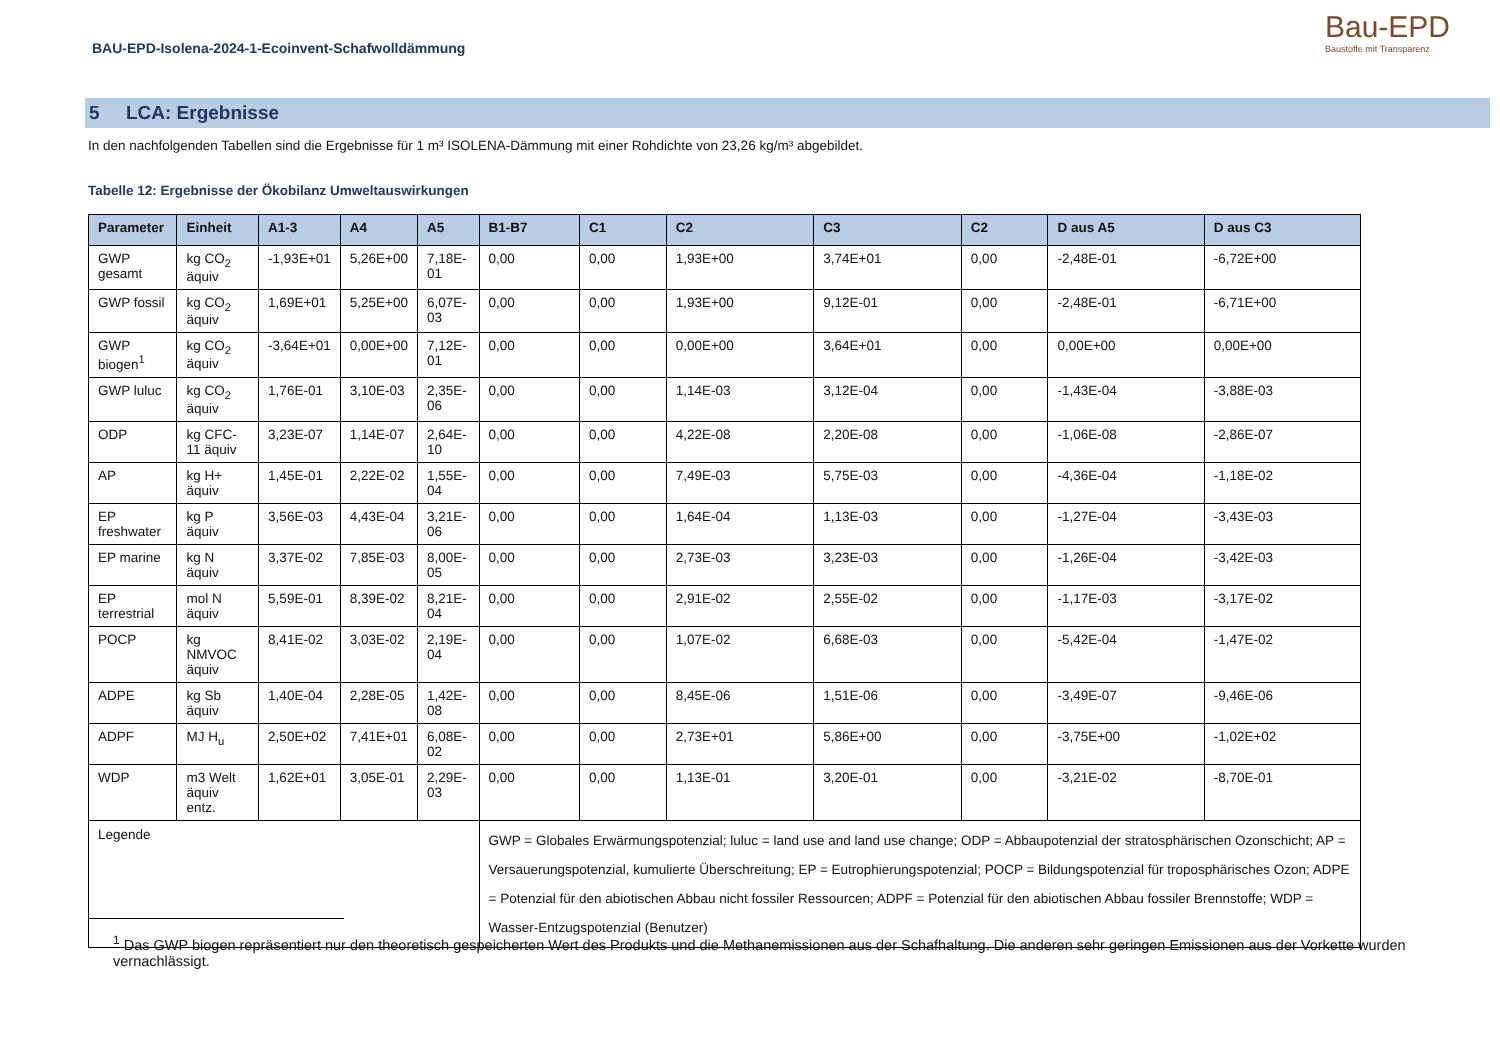BAU-EPD-Isolena-2024-1-Ecoinvent-Schafwolldämmung
Bau-EPD
Baustoffe mit Transparenz
5 LCA: Ergebnisse
In den nachfolgenden Tabellen sind die Ergebnisse für 1 m³ ISOLENA-Dämmung mit einer Rohdichte von 23,26 kg/m³ abgebildet.
Tabelle 12: Ergebnisse der Ökobilanz Umweltauswirkungen
| Parameter | Einheit | A1-3 | A4 | A5 | B1-B7 | C1 | C2 | C3 | C2 | D aus A5 | D aus C3 |
| --- | --- | --- | --- | --- | --- | --- | --- | --- | --- | --- | --- |
| GWP gesamt | kg CO<sub>2</sub> äquiv | -1,93E+01 | 5,26E+00 | 7,18E-01 | 0,00 | 0,00 | 1,93E+00 | 3,74E+01 | 0,00 | -2,48E-01 | -6,72E+00 |
| GWP fossil | kg CO<sub>2</sub> äquiv | 1,69E+01 | 5,25E+00 | 6,07E-03 | 0,00 | 0,00 | 1,93E+00 | 9,12E-01 | 0,00 | -2,48E-01 | -6,71E+00 |
| GWP biogen<sup>1</sup> | kg CO<sub>2</sub> äquiv | -3,64E+01 | 0,00E+00 | 7,12E-01 | 0,00 | 0,00 | 0,00E+00 | 3,64E+01 | 0,00 | 0,00E+00 | 0,00E+00 |
| GWP luluc | kg CO<sub>2</sub> äquiv | 1,76E-01 | 3,10E-03 | 2,35E-06 | 0,00 | 0,00 | 1,14E-03 | 3,12E-04 | 0,00 | -1,43E-04 | -3,88E-03 |
| ODP | kg CFC-11 äquiv | 3,23E-07 | 1,14E-07 | 2,64E-10 | 0,00 | 0,00 | 4,22E-08 | 2,20E-08 | 0,00 | -1,06E-08 | -2,86E-07 |
| AP | kg H+ äquiv | 1,45E-01 | 2,22E-02 | 1,55E-04 | 0,00 | 0,00 | 7,49E-03 | 5,75E-03 | 0,00 | -4,36E-04 | -1,18E-02 |
| EP freshwater | kg P äquiv | 3,56E-03 | 4,43E-04 | 3,21E-06 | 0,00 | 0,00 | 1,64E-04 | 1,13E-03 | 0,00 | -1,27E-04 | -3,43E-03 |
| EP marine | kg N äquiv | 3,37E-02 | 7,85E-03 | 8,00E-05 | 0,00 | 0,00 | 2,73E-03 | 3,23E-03 | 0,00 | -1,26E-04 | -3,42E-03 |
| EP terrestrial | mol N äquiv | 5,59E-01 | 8,39E-02 | 8,21E-04 | 0,00 | 0,00 | 2,91E-02 | 2,55E-02 | 0,00 | -1,17E-03 | -3,17E-02 |
| POCP | kg NMVOC äquiv | 8,41E-02 | 3,03E-02 | 2,19E-04 | 0,00 | 0,00 | 1,07E-02 | 6,68E-03 | 0,00 | -5,42E-04 | -1,47E-02 |
| ADPE | kg Sb äquiv | 1,40E-04 | 2,28E-05 | 1,42E-08 | 0,00 | 0,00 | 8,45E-06 | 1,51E-06 | 0,00 | -3,49E-07 | -9,46E-06 |
| ADPF | MJ H<sub>u</sub> | 2,50E+02 | 7,41E+01 | 6,08E-02 | 0,00 | 0,00 | 2,73E+01 | 5,86E+00 | 0,00 | -3,75E+00 | -1,02E+02 |
| WDP | m3 Welt äquiv entz. | 1,62E+01 | 3,05E-01 | 2,29E-03 | 0,00 | 0,00 | 1,13E-01 | 3,20E-01 | 0,00 | -3,21E-02 | -8,70E-01 |
| Legende | | | | | GWP = Globales Erwärmungspotenzial; luluc = land use and land use change; ODP = Abbaupotenzial der stratosphärischen Ozonschicht; AP = Versauerungspotenzial, kumulierte Überschreitung; EP = Eutrophierungspotenzial; POCP = Bildungspotenzial für troposphärisches Ozon; ADPE = Potenzial für den abiotischen Abbau nicht fossiler Ressourcen; ADPF = Potenzial für den abiotischen Abbau fossiler Brennstoffe; WDP = Wasser-Entzugspotenzial (Benutzer) | | | | | | |
<sup>1</sup> Das GWP biogen repräsentiert nur den theoretisch gespeicherten Wert des Produkts und die Methanemissionen aus der Schafhaltung. Die anderen sehr geringen Emissionen aus der Vorkette wurden vernachlässigt.